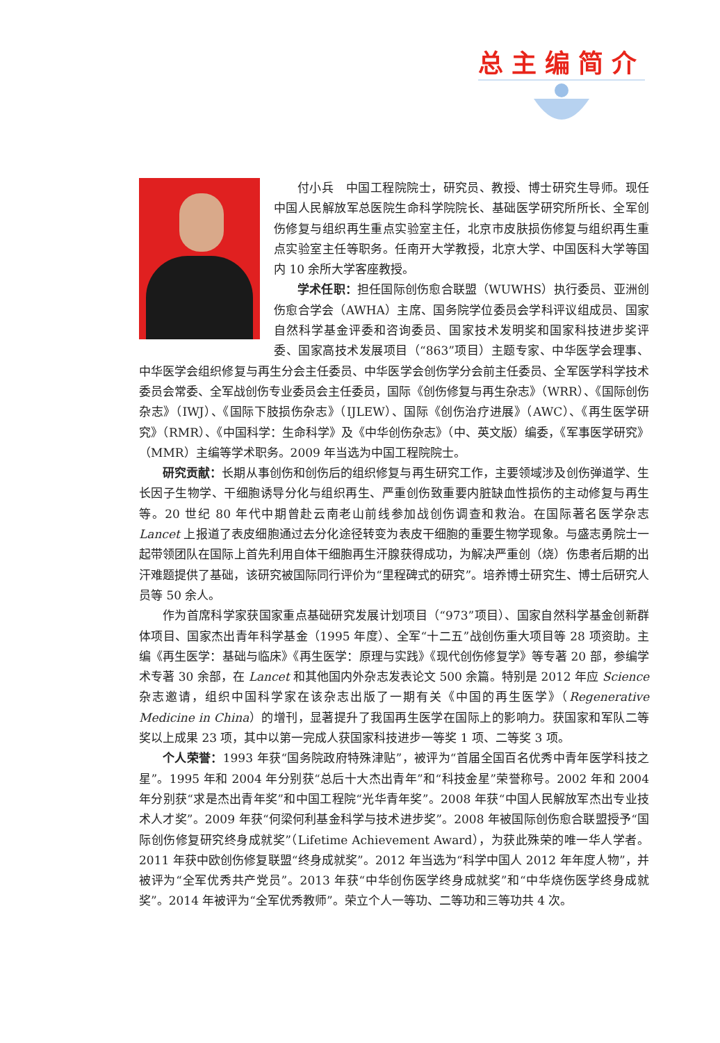总主编简介
付小兵　中国工程院院士，研究员、教授、博士研究生导师。现任中国人民解放军总医院生命科学院院长、基础医学研究所所长、全军创伤修复与组织再生重点实验室主任，北京市皮肤损伤修复与组织再生重点实验室主任等职务。任南开大学教授，北京大学、中国医科大学等国内 10 余所大学客座教授。
学术任职：担任国际创伤愈合联盟（WUWHS）执行委员、亚洲创伤愈合学会（AWHA）主席、国务院学位委员会学科评议组成员、国家自然科学基金评委和咨询委员、国家技术发明奖和国家科技进步奖评委、国家高技术发展项目（“863”项目）主题专家、中华医学会理事、中华医学会组织修复与再生分会主任委员、中华医学会创伤学分会前主任委员、全军医学科学技术委员会常委、全军战创伤专业委员会主任委员，国际《创伤修复与再生杂志》（WRR）、《国际创伤杂志》（IWJ）、《国际下肢损伤杂志》（IJLEW）、国际《创伤治疗进展》（AWC）、《再生医学研究》（RMR）、《中国科学：生命科学》及《中华创伤杂志》（中、英文版）编委，《军事医学研究》（MMR）主编等学术职务。2009 年当选为中国工程院院士。
研究贡献：长期从事创伤和创伤后的组织修复与再生研究工作，主要领域涉及创伤弹道学、生长因子生物学、干细胞诱导分化与组织再生、严重创伤致重要内脏缺血性损伤的主动修复与再生等。20 世纪 80 年代中期曾赴云南老山前线参加战创伤调查和救治。在国际著名医学杂志 Lancet 上报道了表皮细胞通过去分化途径转变为表皮干细胞的重要生物学现象。与盛志勇院士一起带领团队在国际上首先利用自体干细胞再生汗腺获得成功，为解决严重创（烧）伤患者后期的出汗难题提供了基础，该研究被国际同行评价为“里程碑式的研究”。培养博士研究生、博士后研究人员等 50 余人。
作为首席科学家获国家重点基础研究发展计划项目（“973”项目）、国家自然科学基金创新群体项目、国家杰出青年科学基金（1995 年度）、全军“十二五”战创伤重大项目等 28 项资助。主编《再生医学：基础与临床》《再生医学：原理与实践》《现代创伤修复学》等专著 20 部，参编学术专著 30 余部，在 Lancet 和其他国内外杂志发表论文 500 余篇。特别是 2012 年应 Science 杂志邀请，组织中国科学家在该杂志出版了一期有关《中国的再生医学》（Regenerative Medicine in China）的增刊，显著提升了我国再生医学在国际上的影响力。获国家和军队二等奖以上成果 23 项，其中以第一完成人获国家科技进步一等奖 1 项、二等奖 3 项。
个人荣誉：1993 年获“国务院政府特殊津贴”，被评为“首届全国百名优秀中青年医学科技之星”。1995 年和 2004 年分别获“总后十大杰出青年”和“科技金星”荣誉称号。2002 年和 2004 年分别获“求是杰出青年奖”和中国工程院“光华青年奖”。2008 年获“中国人民解放军杰出专业技术人才奖”。2009 年获“何梁何利基金科学与技术进步奖”。2008 年被国际创伤愈合联盟授予“国际创伤修复研究终身成就奖”（Lifetime Achievement Award），为获此殊荣的唯一华人学者。2011 年获中欧创伤修复联盟“终身成就奖”。2012 年当选为“科学中国人 2012 年年度人物”，并被评为“全军优秀共产党员”。2013 年获“中华创伤医学终身成就奖”和“中华烧伤医学终身成就奖”。2014 年被评为“全军优秀教师”。荣立个人一等功、二等功和三等功共 4 次。